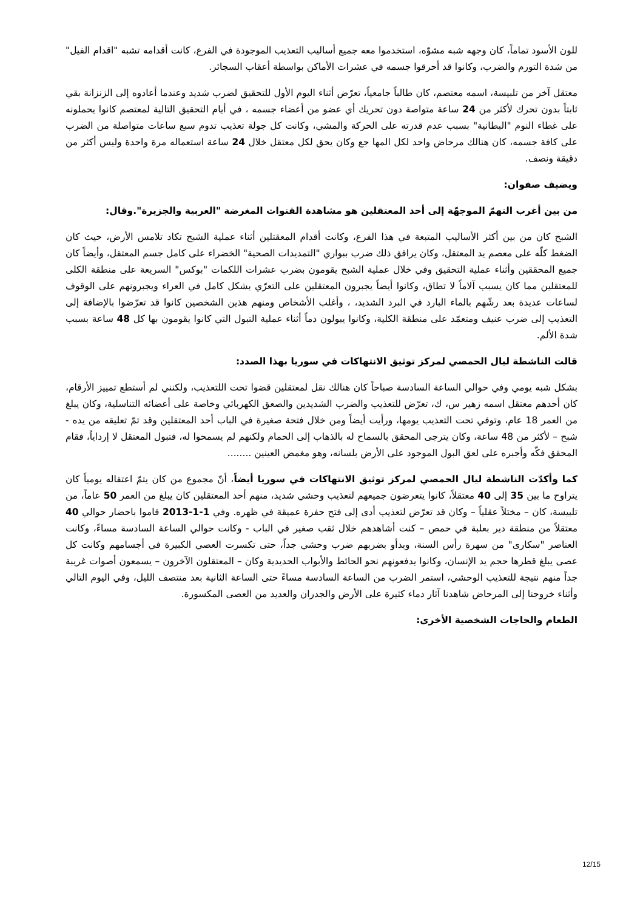للون الأسود تماماً، كان وجهه شبه مشوّه، استخدموا معه جميع أساليب التعذيب الموجودة في الفرع، كانت أقدامه تشبه "اقدام الفيل" من شدة التورم والضرب، وكانوا قد أحرقوا جسمه في عشرات الأماكن بواسطة أعقاب السجائر.
معتقل آخر من تلبيسة، اسمه معتصم، كان طالباً جامعياً، تعرّض أثناء اليوم الأول للتحقيق لضرب شديد وعندما أعادوه إلى الزنزانة بقي ثابتاً بدون تحرك لأكثر من 24 ساعة متواصة دون تحريك أي عضو من أعضاء جسمه ، في أيام التحقيق التالية لمعتصم كانوا يحملونه على غطاء النوم "البطانية" بسبب عدم قدرته على الحركة والمشي، وكانت كل جولة تعذيب تدوم سبع ساعات متواصلة من الضرب على كافة جسمه، كان هنالك مرحاض واحد لكل المها جع وكان يحق لكل معتقل خلال 24 ساعة استعماله مرة واحدة وليس أكثر من دقيقة ونصف.
ويضيف صفوان:
من بين أغرب التهمّ الموجهّة إلى أحد المعتقلين هو مشاهدة القنوات المغرضة "العربية والجزيرة".وقال:
الشبح كان من بين أكثر الأساليب المتبعة في هذا الفرع، وكانت أقدام المعقتلين أثناء عملية الشبح تكاد تلامس الأرض، حيث كان الضغط كلّه على معصم يد المعتقل، وكان يرافق ذلك ضرب ببواري "التمديدات الصحية" الخضراء على كامل جسم المعتقل، وأيضاً كان جميع المحققين وأثناء عملية التحقيق وفي خلال عملية الشبح يقومون بضرب عشرات اللكمات "بوكس" السريعة على منطقة الكلى للمعتقلين مما كان يسبب آلاماً لا تطاق، وكانوا أيضاً يجبرون المعتقلين على التعرّي بشكل كامل في العراء ويجبرونهم على الوقوف لساعات عديدة بعد رشّهم بالماء البارد في البرد الشديد، ، وأغلب الأشخاص ومنهم هذين الشخصين كانوا قد تعرّضوا بالإضافة إلى التعذيب إلى ضرب عنيف ومتعمّد على منطقة الكلية، وكانوا يبولون دماً أثناء عملية التبول التي كانوا يقومون بها كل 48 ساعة بسبب شدة الألم.
قالت الناشطة ليال الحمصي لمركز توثيق الانتهاكات في سوريا بهذا الصدد:
بشكل شبه يومي وفي حوالي الساعة السادسة صباحاً كان هنالك نقل لمعتقلين قضوا تحت اللتعذيب، ولكنني لم أستطع تمييز الأرقام، كان أحدهم معتقل اسمه زهير س، ك، تعرّض للتعذيب والضرب الشديدين والصعق الكهربائي وخاصة على أعضائه التناسلية، وكان يبلغ من العمر 18 عام، وتوفي تحت التعذيب يومها، ورأيت أيضاً ومن خلال فتحة صغيرة في الباب أحد المعتقلين وقد تمّ تعليقه من يده - شبح – لأكثر من 48 ساعة، وكان يترجى المحقق بالسماح له بالذهاب إلى الحمام ولكنهم لم يسمحوا له، فتبول المعتقل لا إرداياً، فقام المحقق فكّه وأجبره على لعق البول الموجود على الأرض بلسانه، وهو مغمض العينين ........
كما وأكدّت الناشطة ليال الحمصي لمركز توثيق الانتهاكات في سوريا أيضاً، أنّ مجموع من كان يتمّ اعتقاله يومياً كان يتراوح ما بين 35 إلى 40 معتقلاً، كانوا يتعرضون جميعهم لتعذيب وحشي شديد، منهم أحد المعتقلين كان يبلغ من العمر 50 عاماً، من تلبيسة، كان – مختلاً عقلياً – وكان قد تعرّض لتعذيب أدى إلى فتح حفرة عميقة في ظهره. وفي 1-1-2013 قاموا باحضار حوالي 40 معتقلاً من منطقة دير بعلبة في حمص – كنت أشاهدهم خلال ثقب صغير في الباب - وكانت حوالي الساعة السادسة مساءً، وكانت العناصر "سكارى" من سهرة رأس السنة، وبدأو بضربهم ضرب وحشي جداً، حتى تكسرت العصي الكبيرة في أجسامهم وكانت كل عصى يبلغ قطرها حجم يد الإنسان، وكانوا يدفعونهم نحو الحائط والأبواب الحديدية وكان – المعتقلون الآخرون – يسمعون أصوات غريبة جداً منهم نتيجة للتعذيب الوحشي، استمر الضرب من الساعة السادسة مساءً حتى الساعة الثانية بعد منتصف الليل، وفي اليوم التالي وأثناء خروجنا إلى المرحاض شاهدنا آثار دماء كثيرة على الأرض والجدران والعديد من العصى المكسورة.
الطعام والحاجات الشخصية الأخرى:
12/15